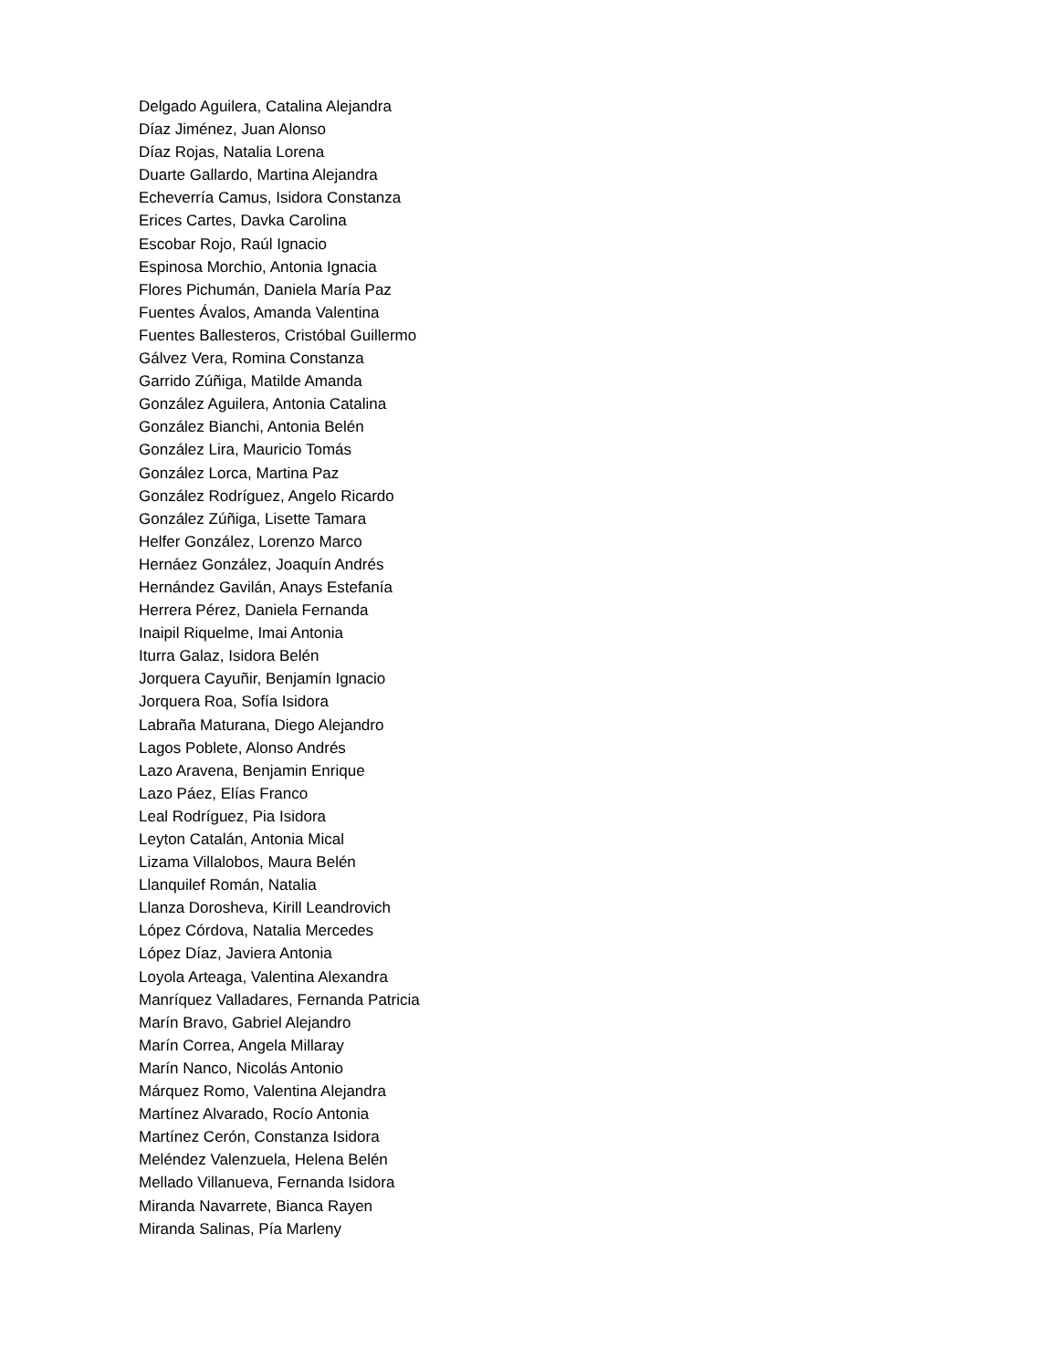Delgado Aguilera, Catalina Alejandra
Díaz Jiménez, Juan Alonso
Díaz Rojas, Natalia Lorena
Duarte Gallardo, Martina Alejandra
Echeverría Camus, Isidora Constanza
Erices Cartes, Davka Carolina
Escobar Rojo, Raúl Ignacio
Espinosa Morchio, Antonia Ignacia
Flores Pichumán, Daniela María Paz
Fuentes Ávalos, Amanda Valentina
Fuentes Ballesteros, Cristóbal Guillermo
Gálvez Vera, Romina Constanza
Garrido Zúñiga, Matilde Amanda
González Aguilera, Antonia Catalina
González Bianchi, Antonia Belén
González Lira, Mauricio Tomás
González Lorca, Martina Paz
González Rodríguez, Angelo Ricardo
González Zúñiga, Lisette Tamara
Helfer González, Lorenzo Marco
Hernáez González, Joaquín Andrés
Hernández Gavilán, Anays Estefanía
Herrera Pérez, Daniela Fernanda
Inaipil Riquelme, Imai Antonia
Iturra Galaz, Isidora Belén
Jorquera Cayuñir, Benjamín Ignacio
Jorquera Roa, Sofía Isidora
Labraña Maturana, Diego Alejandro
Lagos Poblete, Alonso Andrés
Lazo Aravena, Benjamin Enrique
Lazo Páez, Elías Franco
Leal Rodríguez, Pia Isidora
Leyton Catalán, Antonia Mical
Lizama Villalobos, Maura Belén
Llanquilef Román, Natalia
Llanza Dorosheva, Kirill Leandrovich
López Córdova, Natalia Mercedes
López Díaz, Javiera Antonia
Loyola Arteaga, Valentina Alexandra
Manríquez Valladares, Fernanda Patricia
Marín Bravo, Gabriel Alejandro
Marín Correa, Angela Millaray
Marín Nanco, Nicolás Antonio
Márquez Romo, Valentina Alejandra
Martínez Alvarado, Rocío Antonia
Martínez Cerón, Constanza Isidora
Meléndez Valenzuela, Helena Belén
Mellado Villanueva, Fernanda Isidora
Miranda Navarrete, Bianca Rayen
Miranda Salinas, Pía Marleny